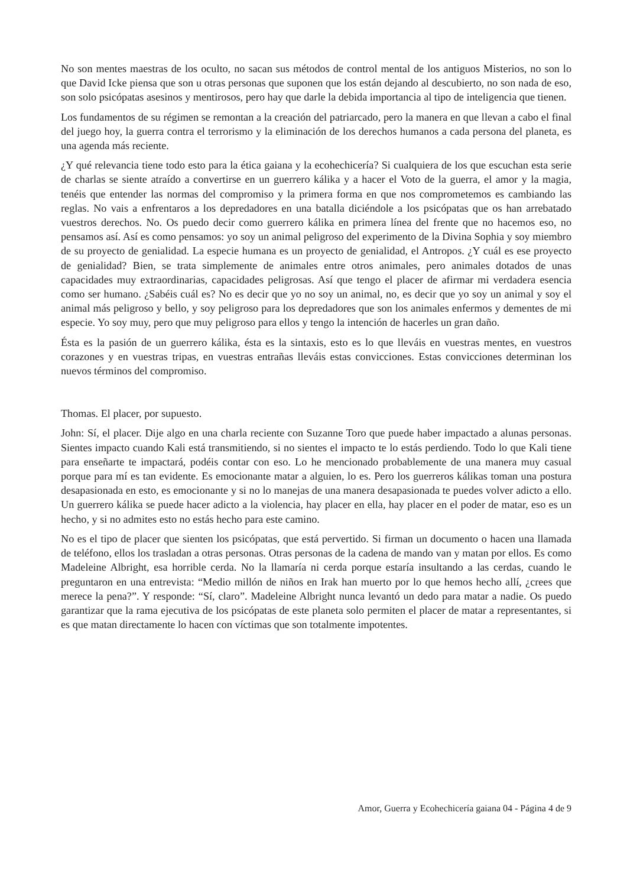No son mentes maestras de los oculto, no sacan sus métodos de control mental de los antiguos Misterios, no son lo que David Icke piensa que son u otras personas que suponen que los están dejando al descubierto, no son nada de eso, son solo psicópatas asesinos y mentirosos, pero hay que darle la debida importancia al tipo de inteligencia que tienen.
Los fundamentos de su régimen se remontan a la creación del patriarcado, pero la manera en que llevan a cabo el final del juego hoy, la guerra contra el terrorismo y la eliminación de los derechos humanos a cada persona del planeta, es una agenda más reciente.
¿Y qué relevancia tiene todo esto para la ética gaiana y la ecohechicería? Si cualquiera de los que escuchan esta serie de charlas se siente atraído a convertirse en un guerrero kálika y a hacer el Voto de la guerra, el amor y la magia, tenéis que entender las normas del compromiso y la primera forma en que nos comprometemos es cambiando las reglas. No vais a enfrentaros a los depredadores en una batalla diciéndole a los psicópatas que os han arrebatado vuestros derechos. No. Os puedo decir como guerrero kálika en primera línea del frente que no hacemos eso, no pensamos así. Así es como pensamos: yo soy un animal peligroso del experimento de la Divina Sophia y soy miembro de su proyecto de genialidad. La especie humana es un proyecto de genialidad, el Antropos. ¿Y cuál es ese proyecto de genialidad? Bien, se trata simplemente de animales entre otros animales, pero animales dotados de unas capacidades muy extraordinarias, capacidades peligrosas. Así que tengo el placer de afirmar mi verdadera esencia como ser humano. ¿Sabéis cuál es? No es decir que yo no soy un animal, no, es decir que yo soy un animal y soy el animal más peligroso y bello, y soy peligroso para los depredadores que son los animales enfermos y dementes de mi especie. Yo soy muy, pero que muy peligroso para ellos y tengo la intención de hacerles un gran daño.
Ésta es la pasión de un guerrero kálika, ésta es la sintaxis, esto es lo que lleváis en vuestras mentes, en vuestros corazones y en vuestras tripas, en vuestras entrañas lleváis estas convicciones. Estas convicciones determinan los nuevos términos del compromiso.
Thomas. El placer, por supuesto.
John: Sí, el placer. Dije algo en una charla reciente con Suzanne Toro que puede haber impactado a alunas personas. Sientes impacto cuando Kali está transmitiendo, si no sientes el impacto te lo estás perdiendo. Todo lo que Kali tiene para enseñarte te impactará, podéis contar con eso. Lo he mencionado probablemente de una manera muy casual porque para mí es tan evidente. Es emocionante matar a alguien, lo es. Pero los guerreros kálikas toman una postura desapasionada en esto, es emocionante y si no lo manejas de una manera desapasionada te puedes volver adicto a ello. Un guerrero kálika se puede hacer adicto a la violencia, hay placer en ella, hay placer en el poder de matar, eso es un hecho, y si no admites esto no estás hecho para este camino.
No es el tipo de placer que sienten los psicópatas, que está pervertido. Si firman un documento o hacen una llamada de teléfono, ellos los trasladan a otras personas. Otras personas de la cadena de mando van y matan por ellos. Es como Madeleine Albright, esa horrible cerda. No la llamaría ni cerda porque estaría insultando a las cerdas, cuando le preguntaron en una entrevista: “Medio millón de niños en Irak han muerto por lo que hemos hecho allí, ¿crees que merece la pena?”. Y responde: “Sí, claro”. Madeleine Albright nunca levantó un dedo para matar a nadie. Os puedo garantizar que la rama ejecutiva de los psicópatas de este planeta solo permiten el placer de matar a representantes, si es que matan directamente lo hacen con víctimas que son totalmente impotentes.
Amor, Guerra y Ecohechicería gaiana 04 - Página 4 de 9